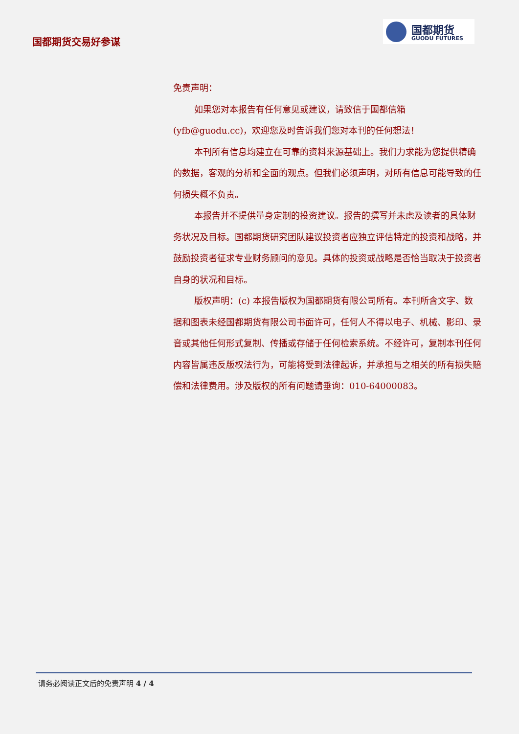国都期货交易好参谋
国都期货
GUODU FUTURES
免责声明：
如果您对本报告有任何意见或建议，请致信于国都信箱(yfb@guodu.cc)，欢迎您及时告诉我们您对本刊的任何想法！
本刊所有信息均建立在可靠的资料来源基础上。我们力求能为您提供精确的数据，客观的分析和全面的观点。但我们必须声明，对所有信息可能导致的任何损失概不负责。
本报告并不提供量身定制的投资建议。报告的撰写并未虑及读者的具体财务状况及目标。国都期货研究团队建议投资者应独立评估特定的投资和战略，并鼓励投资者征求专业财务顾问的意见。具体的投资或战略是否恰当取决于投资者自身的状况和目标。
版权声明：(c) 本报告版权为国都期货有限公司所有。本刊所含文字、数据和图表未经国都期货有限公司书面许可，任何人不得以电子、机械、影印、录音或其他任何形式复制、传播或存储于任何检索系统。不经许可，复制本刊任何内容皆属违反版权法行为，可能将受到法律起诉，并承担与之相关的所有损失赔偿和法律费用。涉及版权的所有问题请垂询：010-64000083。
请务必阅读正文后的免责声明 4 / 4